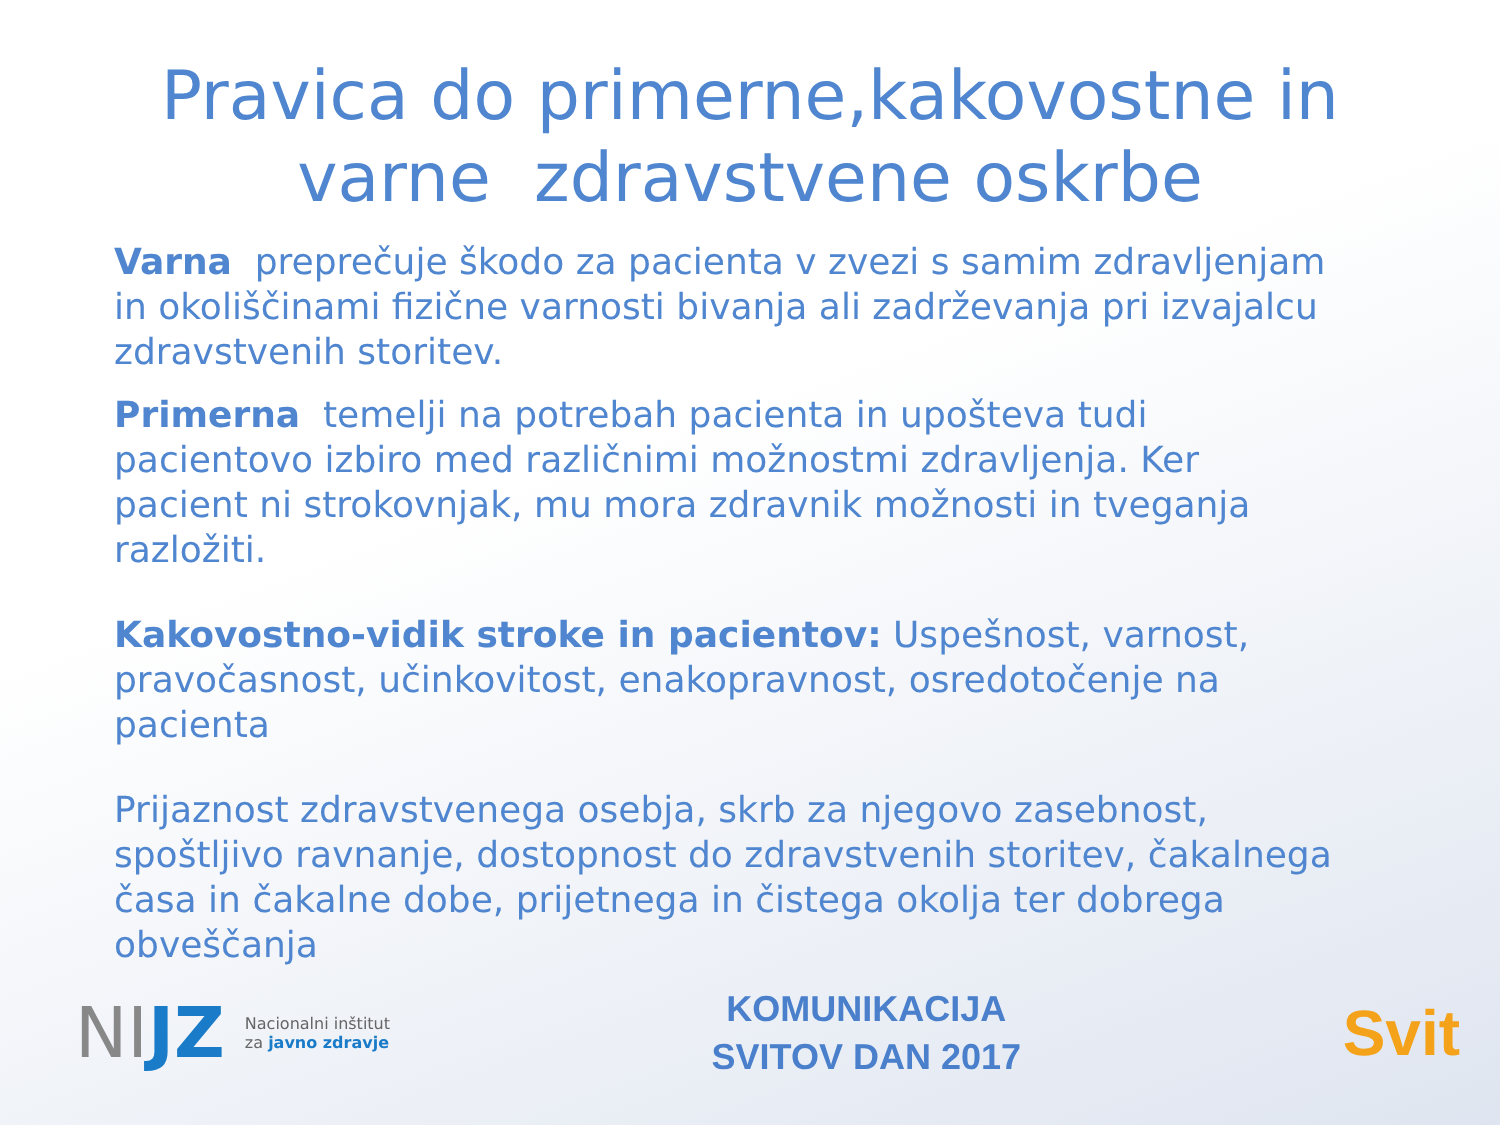Pravica do primerne,kakovostne in
varne zdravstvene oskrbe
Varna preprečuje škodo za pacienta v zvezi s samim zdravljenjam in okoliščinami fizične varnosti bivanja ali zadrževanja pri izvajalcu zdravstvenih storitev.
Primerna temelji na potrebah pacienta in upošteva tudi pacientovo izbiro med različnimi možnostmi zdravljenja. Ker pacient ni strokovnjak, mu mora zdravnik možnosti in tveganja razložiti.
Kakovostno-vidik stroke in pacientov: Uspešnost, varnost, pravočasnost, učinkovitost, enakopravnost, osredotočenje na pacienta
Prijaznost zdravstvenega osebja, skrb za njegovo zasebnost, spoštljivo ravnanje, dostopnost do zdravstvenih storitev, čakalnega časa in čakalne dobe, prijetnega in čistega okolja ter dobrega obveščanja
NIJZ
Nacionalni inštitut
za javno zdravje
KOMUNIKACIJA
SVITOV DAN 2017
Svit